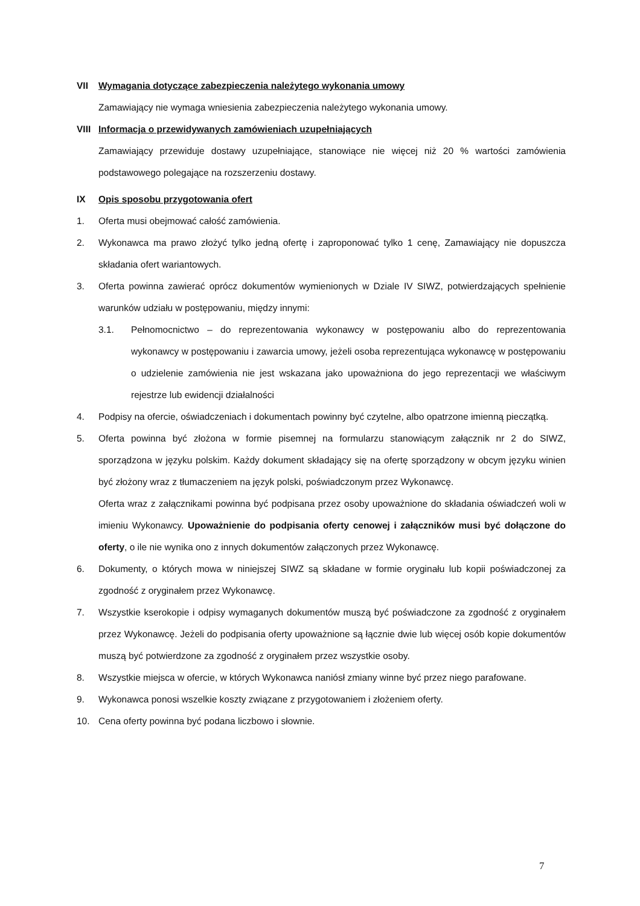VII Wymagania dotyczące zabezpieczenia należytego wykonania umowy
Zamawiający nie wymaga wniesienia zabezpieczenia należytego wykonania umowy.
VIII
Informacja o przewidywanych zamówieniach uzupełniających
Zamawiający przewiduje dostawy uzupełniające, stanowiące nie więcej niż 20 % wartości zamówienia podstawowego polegające na rozszerzeniu dostawy.
IX Opis sposobu przygotowania ofert
1. Oferta musi obejmować całość zamówienia.
2. Wykonawca ma prawo złożyć tylko jedną ofertę i zaproponować tylko 1 cenę, Zamawiający nie dopuszcza składania ofert wariantowych.
3. Oferta powinna zawierać oprócz dokumentów wymienionych w Dziale IV SIWZ, potwierdzających spełnienie warunków udziału w postępowaniu, między innymi:
3.1. Pełnomocnictwo – do reprezentowania wykonawcy w postępowaniu albo do reprezentowania wykonawcy w postępowaniu i zawarcia umowy, jeżeli osoba reprezentująca wykonawcę w postępowaniu o udzielenie zamówienia nie jest wskazana jako upoważniona do jego reprezentacji we właściwym rejestrze lub ewidencji działalności
4. Podpisy na ofercie, oświadczeniach i dokumentach powinny być czytelne, albo opatrzone imienną pieczątką.
5. Oferta powinna być złożona w formie pisemnej na formularzu stanowiącym załącznik nr 2 do SIWZ, sporządzona w języku polskim. Każdy dokument składający się na ofertę sporządzony w obcym języku winien być złożony wraz z tłumaczeniem na język polski, poświadczonym przez Wykonawcę.
Oferta wraz z załącznikami powinna być podpisana przez osoby upoważnione do składania oświadczeń woli w imieniu Wykonawcy. Upoważnienie do podpisania oferty cenowej i załączników musi być dołączone do oferty, o ile nie wynika ono z innych dokumentów załączonych przez Wykonawcę.
6. Dokumenty, o których mowa w niniejszej SIWZ są składane w formie oryginału lub kopii poświadczonej za zgodność z oryginałem przez Wykonawcę.
7. Wszystkie kserokopie i odpisy wymaganych dokumentów muszą być poświadczone za zgodność z oryginałem przez Wykonawcę. Jeżeli do podpisania oferty upoważnione są łącznie dwie lub więcej osób kopie dokumentów muszą być potwierdzone za zgodność z oryginałem przez wszystkie osoby.
8. Wszystkie miejsca w ofercie, w których Wykonawca naniósł zmiany winne być przez niego parafowane.
9. Wykonawca ponosi wszelkie koszty związane z przygotowaniem i złożeniem oferty.
10. Cena oferty powinna być podana liczbowo i słownie.
7